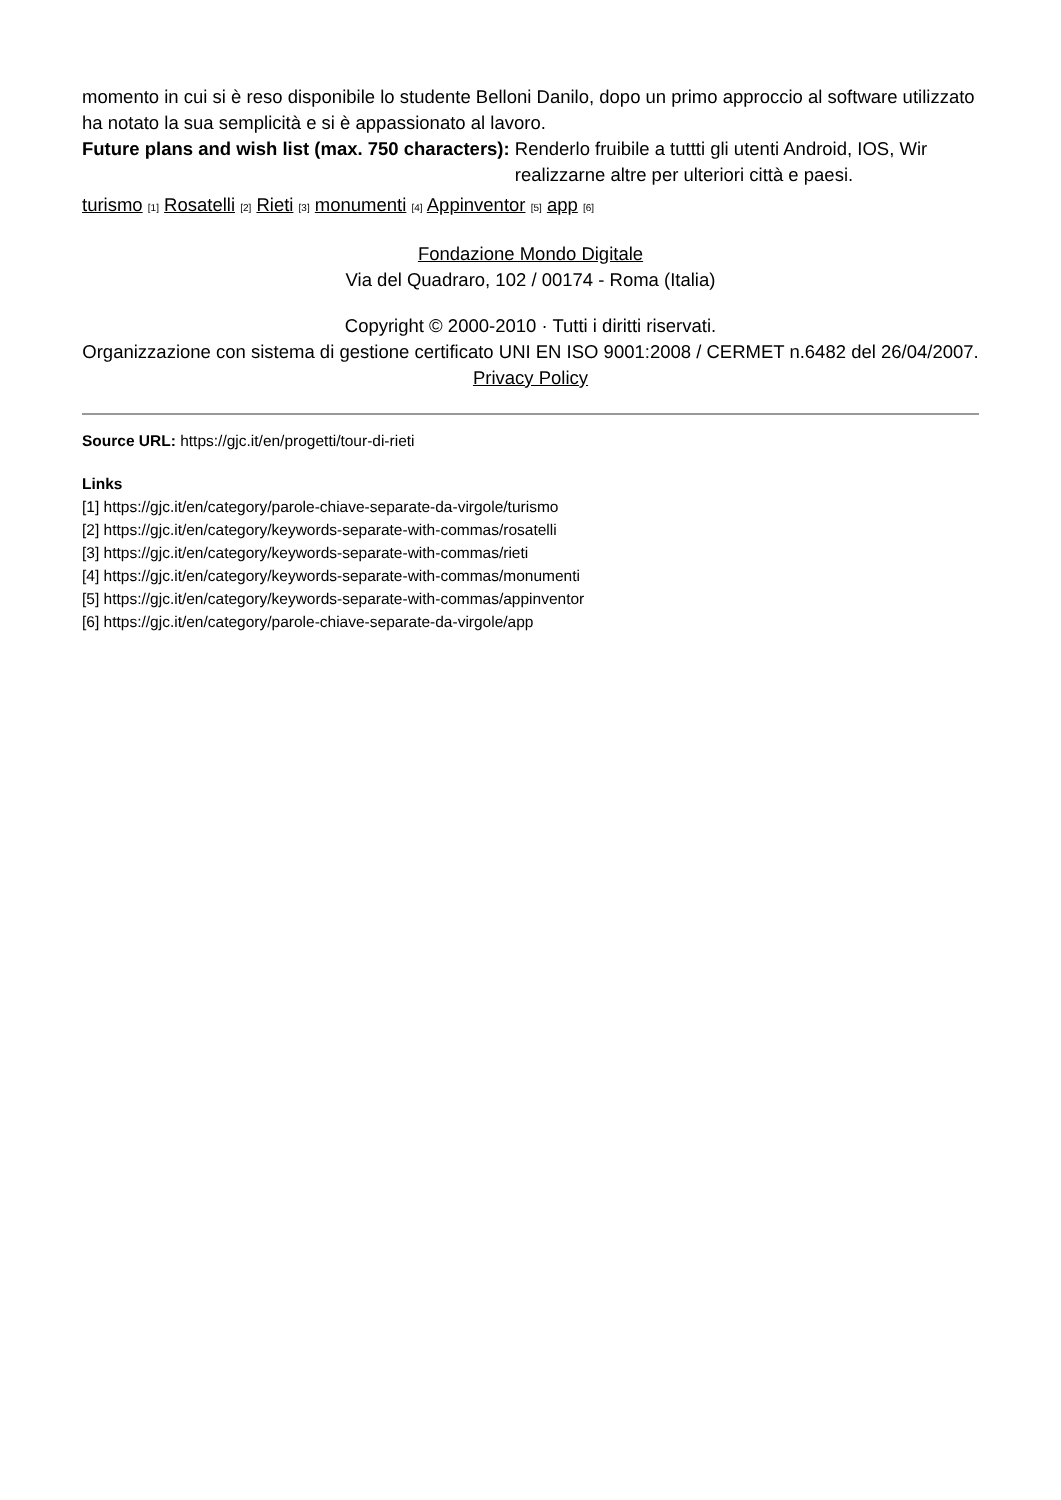momento in cui si è reso disponibile lo studente Belloni Danilo, dopo un primo approccio al software utilizzato ha notato la sua semplicità e si è appassionato al lavoro.
Future plans and wish list (max. 750 characters): Renderlo fruibile a tuttti gli utenti Android, IOS, Wir
realizzarne altre per ulteriori città e paesi.
turismo [1] Rosatelli [2] Rieti [3] monumenti [4] Appinventor [5] app [6]
Fondazione Mondo Digitale
Via del Quadraro, 102 / 00174 - Roma (Italia)
Copyright © 2000-2010 · Tutti i diritti riservati.
Organizzazione con sistema di gestione certificato UNI EN ISO 9001:2008 / CERMET n.6482 del 26/04/2007.
Privacy Policy
Source URL: https://gjc.it/en/progetti/tour-di-rieti
Links
[1] https://gjc.it/en/category/parole-chiave-separate-da-virgole/turismo
[2] https://gjc.it/en/category/keywords-separate-with-commas/rosatelli
[3] https://gjc.it/en/category/keywords-separate-with-commas/rieti
[4] https://gjc.it/en/category/keywords-separate-with-commas/monumenti
[5] https://gjc.it/en/category/keywords-separate-with-commas/appinventor
[6] https://gjc.it/en/category/parole-chiave-separate-da-virgole/app